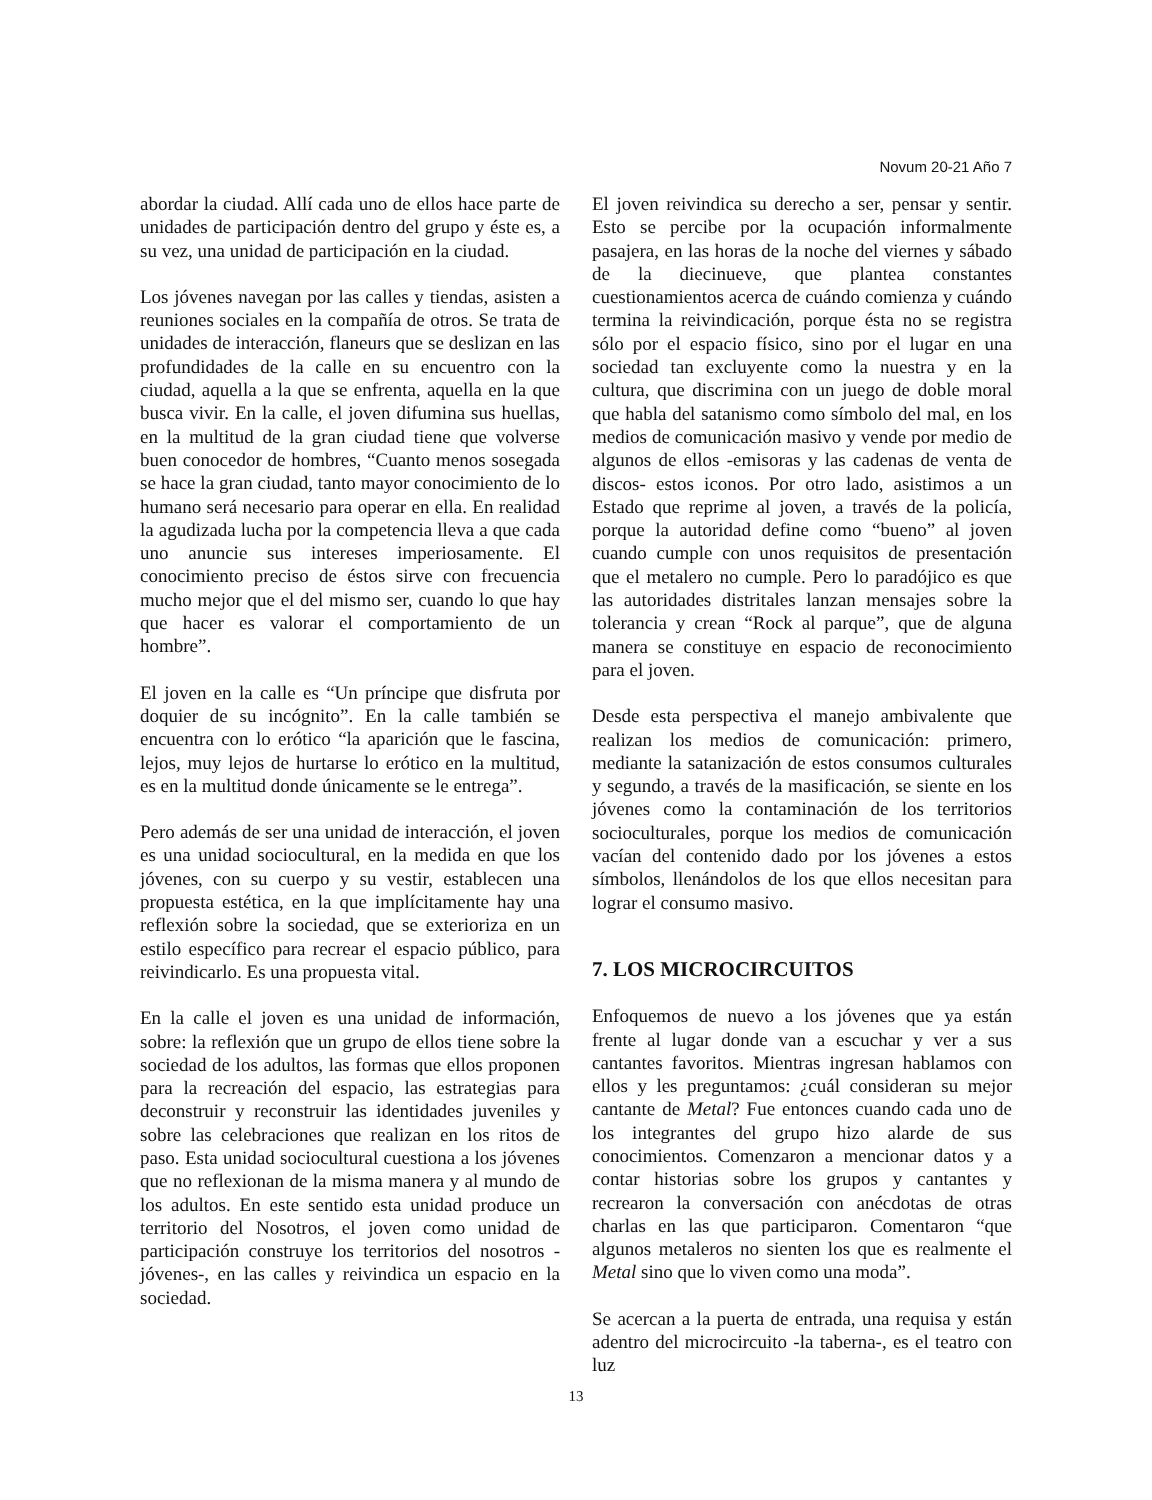Novum 20-21 Año 7
abordar la ciudad. Allí cada uno de ellos hace parte de unidades de participación dentro del grupo y éste es, a su vez, una unidad de participación en la ciudad.
Los jóvenes navegan por las calles y tiendas, asisten a reuniones sociales en la compañía de otros. Se trata de unidades de interacción, flaneurs que se deslizan en las profundidades de la calle en su encuentro con la ciudad, aquella a la que se enfrenta, aquella en la que busca vivir. En la calle, el joven difumina sus huellas, en la multitud de la gran ciudad tiene que volverse buen conocedor de hombres, “Cuanto menos sosegada se hace la gran ciudad, tanto mayor conocimiento de lo humano será necesario para operar en ella. En realidad la agudizada lucha por la competencia lleva a que cada uno anuncie sus intereses imperiosamente. El conocimiento preciso de éstos sirve con frecuencia mucho mejor que el del mismo ser, cuando lo que hay que hacer es valorar el comportamiento de un hombre”.
El joven en la calle es “Un príncipe que disfruta por doquier de su incógnito”. En la calle también se encuentra con lo erótico “la aparición que le fascina, lejos, muy lejos de hurtarse lo erótico en la multitud, es en la multitud donde únicamente se le entrega”.
Pero además de ser una unidad de interacción, el joven es una unidad sociocultural, en la medida en que los jóvenes, con su cuerpo y su vestir, establecen una propuesta estética, en la que implícitamente hay una reflexión sobre la sociedad, que se exterioriza en un estilo específico para recrear el espacio público, para reivindicarlo. Es una propuesta vital.
En la calle el joven es una unidad de información, sobre: la reflexión que un grupo de ellos tiene sobre la sociedad de los adultos, las formas que ellos proponen para la recreación del espacio, las estrategias para deconstruir y reconstruir las identidades juveniles y sobre las celebraciones que realizan en los ritos de paso. Esta unidad sociocultural cuestiona a los jóvenes que no reflexionan de la misma manera y al mundo de los adultos. En este sentido esta unidad produce un territorio del Nosotros, el joven como unidad de participación construye los territorios del nosotros -jóvenes-, en las calles y reivindica un espacio en la sociedad.
El joven reivindica su derecho a ser, pensar y sentir. Esto se percibe por la ocupación informalmente pasajera, en las horas de la noche del viernes y sábado de la diecinueve, que plantea constantes cuestionamientos acerca de cuándo comienza y cuándo termina la reivindicación, porque ésta no se registra sólo por el espacio físico, sino por el lugar en una sociedad tan excluyente como la nuestra y en la cultura, que discrimina con un juego de doble moral que habla del satanismo como símbolo del mal, en los medios de comunicación masivo y vende por medio de algunos de ellos -emisoras y las cadenas de venta de discos- estos iconos. Por otro lado, asistimos a un Estado que reprime al joven, a través de la policía, porque la autoridad define como “bueno” al joven cuando cumple con unos requisitos de presentación que el metalero no cumple. Pero lo paradójico es que las autoridades distritales lanzan mensajes sobre la tolerancia y crean “Rock al parque”, que de alguna manera se constituye en espacio de reconocimiento para el joven.
Desde esta perspectiva el manejo ambivalente que realizan los medios de comunicación: primero, mediante la satanización de estos consumos culturales y segundo, a través de la masificación, se siente en los jóvenes como la contaminación de los territorios socioculturales, porque los medios de comunicación vacían del contenido dado por los jóvenes a estos símbolos, llenándolos de los que ellos necesitan para lograr el consumo masivo.
7. LOS MICROCIRCUITOS
Enfoquemos de nuevo a los jóvenes que ya están frente al lugar donde van a escuchar y ver a sus cantantes favoritos. Mientras ingresan hablamos con ellos y les preguntamos: ¿cuál consideran su mejor cantante de Metal? Fue entonces cuando cada uno de los integrantes del grupo hizo alarde de sus conocimientos. Comenzaron a mencionar datos y a contar historias sobre los grupos y cantantes y recrearon la conversación con anécdotas de otras charlas en las que participaron. Comentaron “que algunos metaleros no sienten los que es realmente el Metal sino que lo viven como una moda”.
Se acercan a la puerta de entrada, una requisa y están adentro del microcircuito -la taberna-, es el teatro con luz
13